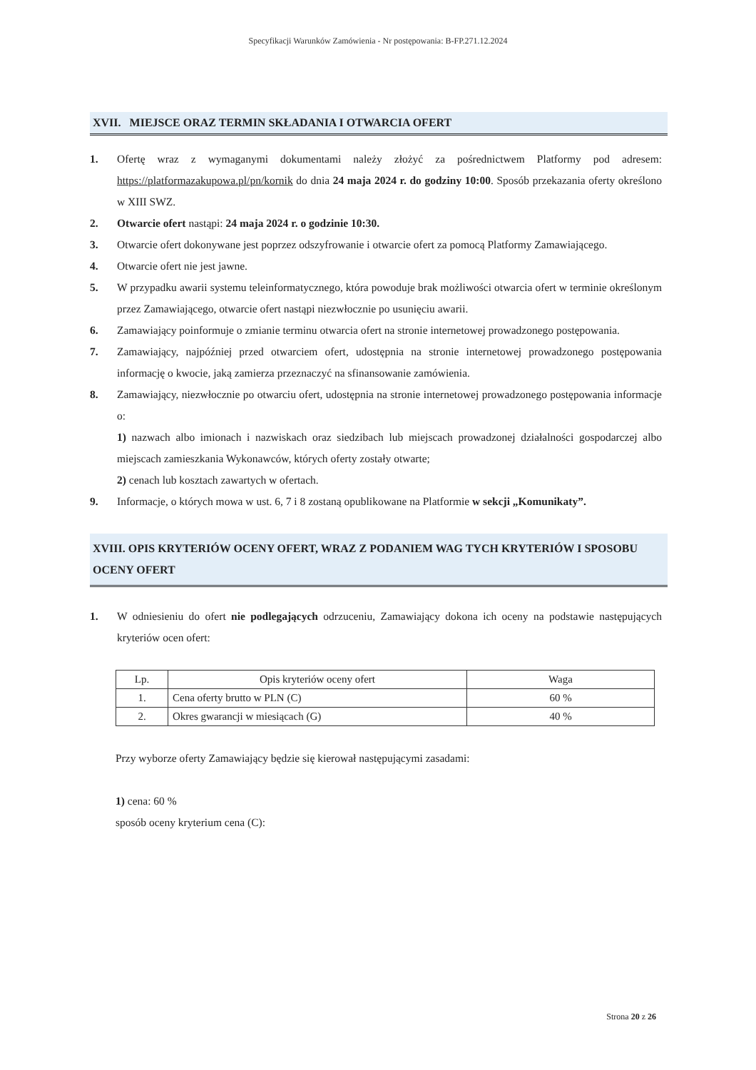Specyfikacji Warunków Zamówienia - Nr postępowania: B-FP.271.12.2024
XVII. MIEJSCE ORAZ TERMIN SKŁADANIA I OTWARCIA OFERT
1. Ofertę wraz z wymaganymi dokumentami należy złożyć za pośrednictwem Platformy pod adresem: https://platformazakupowa.pl/pn/kornik do dnia 24 maja 2024 r. do godziny 10:00. Sposób przekazania oferty określono w XIII SWZ.
2. Otwarcie ofert nastąpi: 24 maja 2024 r. o godzinie 10:30.
3. Otwarcie ofert dokonywane jest poprzez odszyfrowanie i otwarcie ofert za pomocą Platformy Zamawiającego.
4. Otwarcie ofert nie jest jawne.
5. W przypadku awarii systemu teleinformatycznego, która powoduje brak możliwości otwarcia ofert w terminie określonym przez Zamawiającego, otwarcie ofert nastąpi niezwłocznie po usunięciu awarii.
6. Zamawiający poinformuje o zmianie terminu otwarcia ofert na stronie internetowej prowadzonego postępowania.
7. Zamawiający, najpóźniej przed otwarciem ofert, udostępnia na stronie internetowej prowadzonego postępowania informację o kwocie, jaką zamierza przeznaczyć na sfinansowanie zamówienia.
8. Zamawiający, niezwłocznie po otwarciu ofert, udostępnia na stronie internetowej prowadzonego postępowania informacje o:
1) nazwach albo imionach i nazwiskach oraz siedzibach lub miejscach prowadzonej działalności gospodarczej albo miejscach zamieszkania Wykonawców, których oferty zostały otwarte;
2) cenach lub kosztach zawartych w ofertach.
9. Informacje, o których mowa w ust. 6, 7 i 8 zostaną opublikowane na Platformie w sekcji „Komunikaty”.
XVIII. OPIS KRYTERIÓW OCENY OFERT, WRAZ Z PODANIEM WAG TYCH KRYTERIÓW I SPOSOBU OCENY OFERT
1. W odniesieniu do ofert nie podlegających odrzuceniu, Zamawiający dokona ich oceny na podstawie następujących kryteriów ocen ofert:
| Lp. | Opis kryteriów oceny ofert | Waga |
| --- | --- | --- |
| 1. | Cena oferty brutto w PLN (C) | 60 % |
| 2. | Okres gwarancji w miesiącach (G) | 40 % |
Przy wyborze oferty Zamawiający będzie się kierował następującymi zasadami:
1) cena: 60 %
sposób oceny kryterium cena (C):
Strona 20 z 26